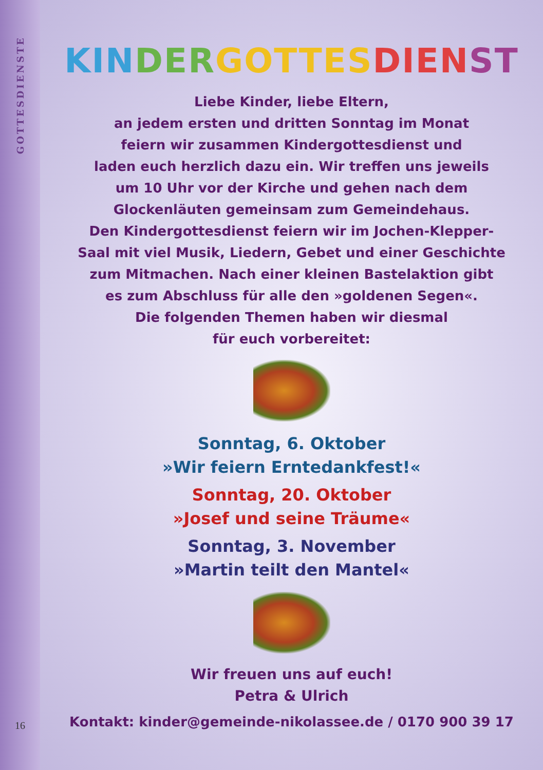GOTTESDIENSTE
16
KIN DER GOTTES DIEN ST
Liebe Kinder, liebe Eltern,
an jedem ersten und dritten Sonntag im Monat
feiern wir zusammen Kindergottesdienst und
laden euch herzlich dazu ein. Wir treffen uns jeweils
um 10 Uhr vor der Kirche und gehen nach dem
Glockenläuten gemeinsam zum Gemeindehaus.
Den Kindergottesdienst feiern wir im Jochen-Klepper-
Saal mit viel Musik, Liedern, Gebet und einer Geschichte
zum Mitmachen. Nach einer kleinen Bastelaktion gibt
es zum Abschluss für alle den »goldenen Segen«.
Die folgenden Themen haben wir diesmal
für euch vorbereitet:
Sonntag, 6. Oktober
»Wir feiern Erntedankfest!«
Sonntag, 20. Oktober
»Josef und seine Träume«
Sonntag, 3. November
»Martin teilt den Mantel«
Wir freuen uns auf euch!
Petra & Ulrich
Kontakt: kinder@gemeinde-nikolassee.de / 0170 900 39 17